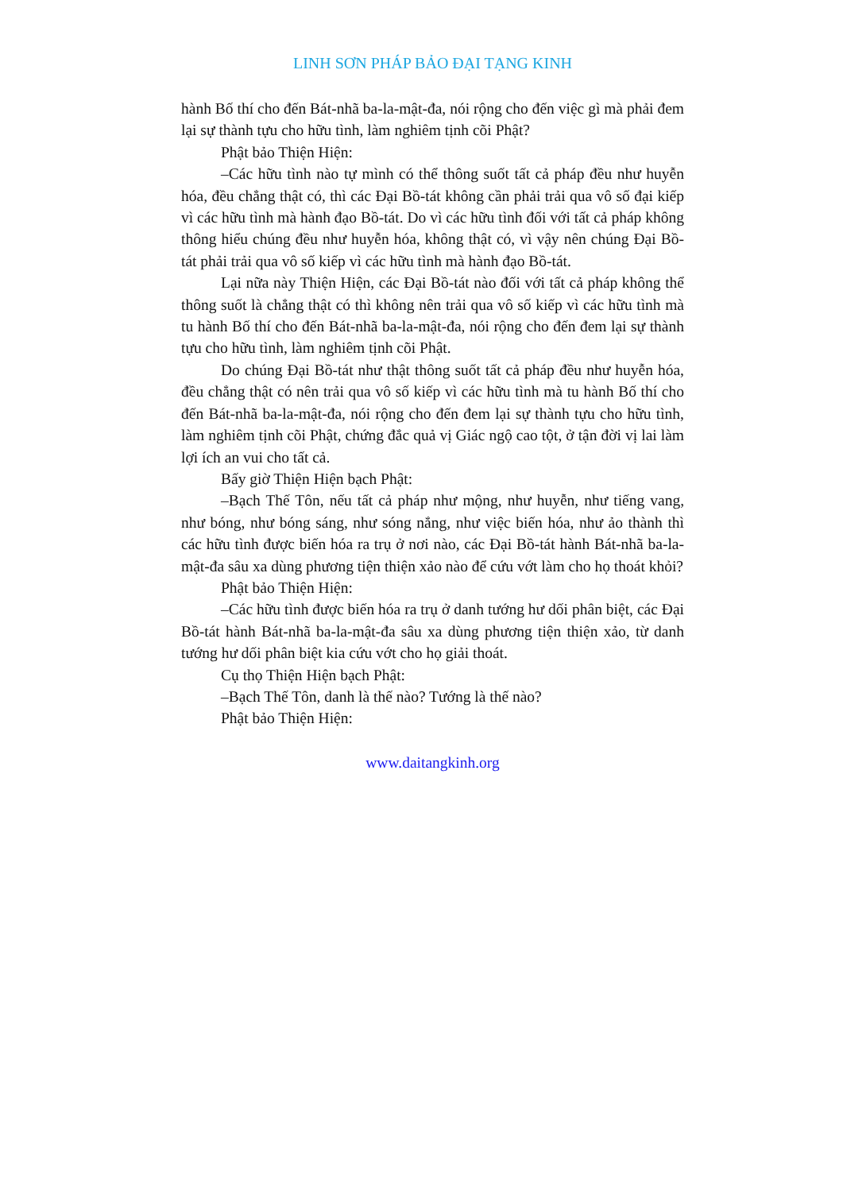LINH SƠN PHÁP BẢO ĐẠI TẠNG KINH
hành Bố thí cho đến Bát-nhã ba-la-mật-đa, nói rộng cho đến việc gì mà phải đem lại sự thành tựu cho hữu tình, làm nghiêm tịnh cõi Phật?
Phật bảo Thiện Hiện:
–Các hữu tình nào tự mình có thể thông suốt tất cả pháp đều như huyễn hóa, đều chẳng thật có, thì các Đại Bồ-tát không cần phải trải qua vô số đại kiếp vì các hữu tình mà hành đạo Bồ-tát. Do vì các hữu tình đối với tất cả pháp không thông hiểu chúng đều như huyễn hóa, không thật có, vì vậy nên chúng Đại Bồ-tát phải trải qua vô số kiếp vì các hữu tình mà hành đạo Bồ-tát.
Lại nữa này Thiện Hiện, các Đại Bồ-tát nào đối với tất cả pháp không thể thông suốt là chẳng thật có thì không nên trải qua vô số kiếp vì các hữu tình mà tu hành Bố thí cho đến Bát-nhã ba-la-mật-đa, nói rộng cho đến đem lại sự thành tựu cho hữu tình, làm nghiêm tịnh cõi Phật.
Do chúng Đại Bồ-tát như thật thông suốt tất cả pháp đều như huyễn hóa, đều chẳng thật có nên trải qua vô số kiếp vì các hữu tình mà tu hành Bố thí cho đến Bát-nhã ba-la-mật-đa, nói rộng cho đến đem lại sự thành tựu cho hữu tình, làm nghiêm tịnh cõi Phật, chứng đắc quả vị Giác ngộ cao tột, ở tận đời vị lai làm lợi ích an vui cho tất cả.
Bấy giờ Thiện Hiện bạch Phật:
–Bạch Thế Tôn, nếu tất cả pháp như mộng, như huyễn, như tiếng vang, như bóng, như bóng sáng, như sóng nắng, như việc biến hóa, như ảo thành thì các hữu tình được biến hóa ra trụ ở nơi nào, các Đại Bồ-tát hành Bát-nhã ba-la-mật-đa sâu xa dùng phương tiện thiện xảo nào để cứu vớt làm cho họ thoát khỏi?
Phật bảo Thiện Hiện:
–Các hữu tình được biến hóa ra trụ ở danh tướng hư dối phân biệt, các Đại Bồ-tát hành Bát-nhã ba-la-mật-đa sâu xa dùng phương tiện thiện xảo, từ danh tướng hư dối phân biệt kia cứu vớt cho họ giải thoát.
Cụ thọ Thiện Hiện bạch Phật:
–Bạch Thế Tôn, danh là thế nào? Tướng là thế nào?
Phật bảo Thiện Hiện:
www.daitangkinh.org